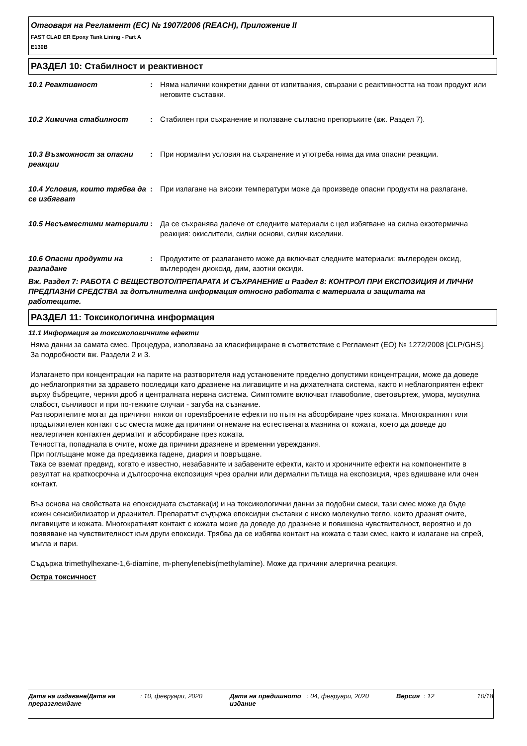Отговаря на Регламент (ЕС) № 1907/2006 (REACH), Приложение II
FAST CLAD ER Epoxy Tank Lining - Part A
E130B
РАЗДЕЛ 10: Стабилност и реактивност
10.1 Реактивност : Няма налични конкретни данни от изпитвания, свързани с реактивността на този продукт или неговите съставки.
10.2 Химична стабилност : Стабилен при съхранение и ползване съгласно препоръките (вж. Раздел 7).
10.3 Възможност за опасни реакции
: При нормални условия на съхранение и употреба няма да има опасни реакции.
10.4 Условия, които трябва да се избягват
: При излагане на високи температури може да произведе опасни продукти на разлагане.
10.5 Несъвместими материали : Да се съхранява далече от следните материали с цел избягване на силна екзотермична реакция: окислители, силни основи, силни киселини.
10.6 Опасни продукти на разпадане
: Продуктите от разлагането може да включват следните материали: въглероден оксид, въглероден диоксид, дим, азотни оксиди.
Вж. Раздел 7: РАБОТА С ВЕЩЕСТВОТО/ПРЕПАРАТА И СЪХРАНЕНИЕ и Раздел 8: КОНТРОЛ ПРИ ЕКСПОЗИЦИЯ И ЛИЧНИ ПРЕДПАЗНИ СРЕДСТВА за допълнителна информация относно работата с материала и защитата на работещите.
РАЗДЕЛ 11: Токсикологична информация
11.1 Информация за токсикологичните ефекти
Няма данни за самата смес. Процедура, използвана за класифициране в съответствие с Регламент (ЕО) № 1272/2008 [CLP/GHS]. За подробности вж. Раздели 2 и 3.
Излагането при концентрации на парите на разтворителя над установените пределно допустими концентрации, може да доведе до неблагоприятни за здравето последици като дразнене на лигавиците и на дихателната система, както и неблагоприятен ефект върху бъбреците, черния дроб и централната нервна система. Симптомите включват главоболие, световъртеж, умора, мускулна слабост, сънливост и при по-тежките случаи - загуба на съзнание.
Разтворителите могат да причинят някои от гореизброените ефекти по пътя на абсорбиране чрез кожата. Многократният или продължителен контакт със сместа може да причини отнемане на естествената мазнина от кожата, което да доведе до неалергичен контактен дерматит и абсорбиране през кожата.
Течността, попаднала в очите, може да причини дразнене и временни увреждания.
При поглъщане може да предизвика гадене, диария и повръщане.
Така се вземат предвид, когато е известно, незабавните и забавените ефекти, както и хроничните ефекти на компонентите в резултат на краткосрочна и дългосрочна експозиция чрез орални или дермални пътища на експозиция, чрез вдишване или очен контакт.
Въз основа на свойствата на епоксидната съставка(и) и на токсикологични данни за подобни смеси, тази смес може да бъде кожен сенсибилизатор и дразнител. Препаратът съдържа епоксидни съставки с ниско молекулно тегло, които дразнят очите, лигавиците и кожата. Многократният контакт с кожата може да доведе до дразнене и повишена чувствителност, вероятно и до появяване на чувствителност към други епоксиди. Трябва да се избягва контакт на кожата с тази смес, както и излагане на спрей, мъгла и пари.
Съдържа trimethylhexane-1,6-diamine, m-phenylenebis(methylamine). Може да причини алергична реакция.
Остра токсичност
Дата на издаване/Дата на преразглеждане
: 10, февруари, 2020 Дата на предишното издание
: 04, февруари, 2020 Версия : 12 10/18